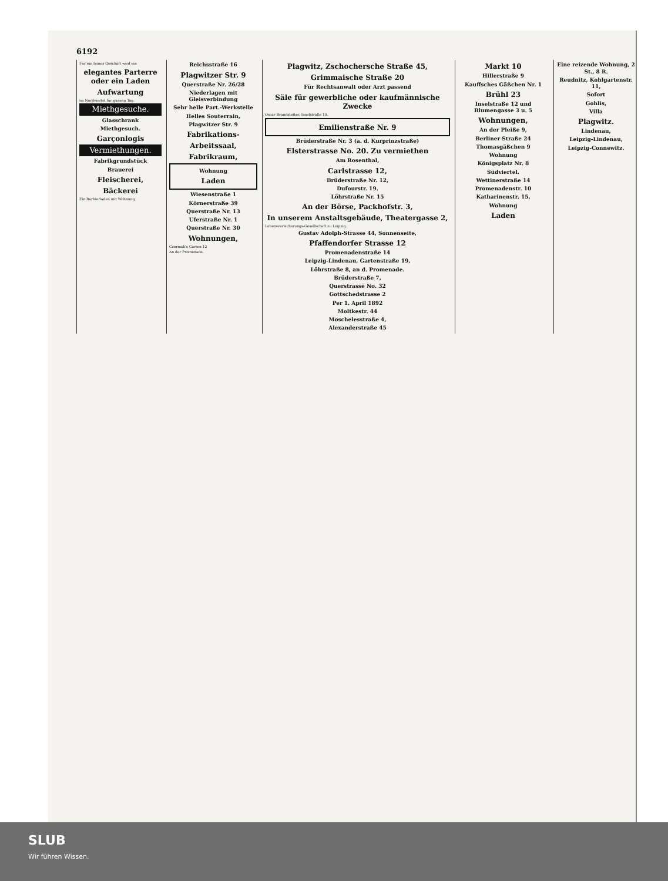6192
Für ein feines Geschäft wird ein
elegantes Parterre oder ein Laden
Aufwartung
im Nordviertel für ganzen Tag.
Miethgesuche.
Glasschrank
Miethgesuch.
Garçonlogis
Vermiethungen.
Fabrikgrundstück
Brauerei
Fleischerei,
Bäckerei
Ein Barbierladen mit Wohnung
Reichsstraße 16
Plagwitzer Str. 9
Querstraße Nr. 26/28
Niederlagen mit Gleisverbindung
Sehr helle Part.-Werkstelle
Helles Souterrain,
Plagwitzer Str. 9
Fabrikations-
Arbeitssaal,
Fabrikraum,
Wohnung
Laden
Wiesenstraße 1
Körnerstraße 39
Querstraße Nr. 13
Uferstraße Nr. 1
Querstraße Nr. 30
Wohnungen,
Czermak's Garten 12
An der Promenade.
Plagwitz, Zschochersche Straße 45,
Grimmaische Straße 20
Für Rechtsanwalt oder Arzt passend
Säle für gewerbliche oder kaufmännische Zwecke
Oscar Brandstetter, Inselstraße 10.
Emilienstraße Nr. 9
Brüderstraße Nr. 3 (a. d. Kurprinzstraße)
Elsterstrasse No. 20. Zu vermiethen
Am Rosenthal,
Carlstrasse 12,
Brüderstraße Nr. 12,
Dufourstr. 19.
Löhrstraße Nr. 15
An der Börse, Packhofstr. 3,
In unserem Anstaltsgebäude, Theatergasse 2,
Lebensversicherungs-Gesellschaft zu Leipzig.
Gustav Adolph-Strasse 44, Sonnenseite,
Pfaffendorfer Strasse 12
Promenadenstraße 14
Leipzig-Lindenau, Gartenstraße 19,
Löhrstraße 8, an d. Promenade.
Brüderstraße 7,
Querstrasse No. 32
Gottschedstrasse 2
Per 1. April 1892
Moltkestr. 44
Moschelesstraße 4,
Alexanderstraße 45
Markt 10
Hillerstraße 9
Kauffsches Gäßchen Nr. 1
Brühl 23
Inselstraße 12 und Blumengasse 3 u. 5
Wohnungen,
An der Pleiße 9,
Berliner Straße 24
Thomasgäßchen 9
Wohnung
Königsplatz Nr. 8
Südviertel.
Wettinerstraße 14
Promenadenstr. 10
Katharinenstr. 15,
Wohnung
Laden
Eine reizende Wohnung, 2 St., 8 R.
Reudnitz, Kohlgartenstr. 11,
Sofort
Gohlis,
Villa
Plagwitz.
Lindenau,
Leipzig-Lindenau,
Leipzig-Connewitz.
SLUB
Wir führen Wissen.